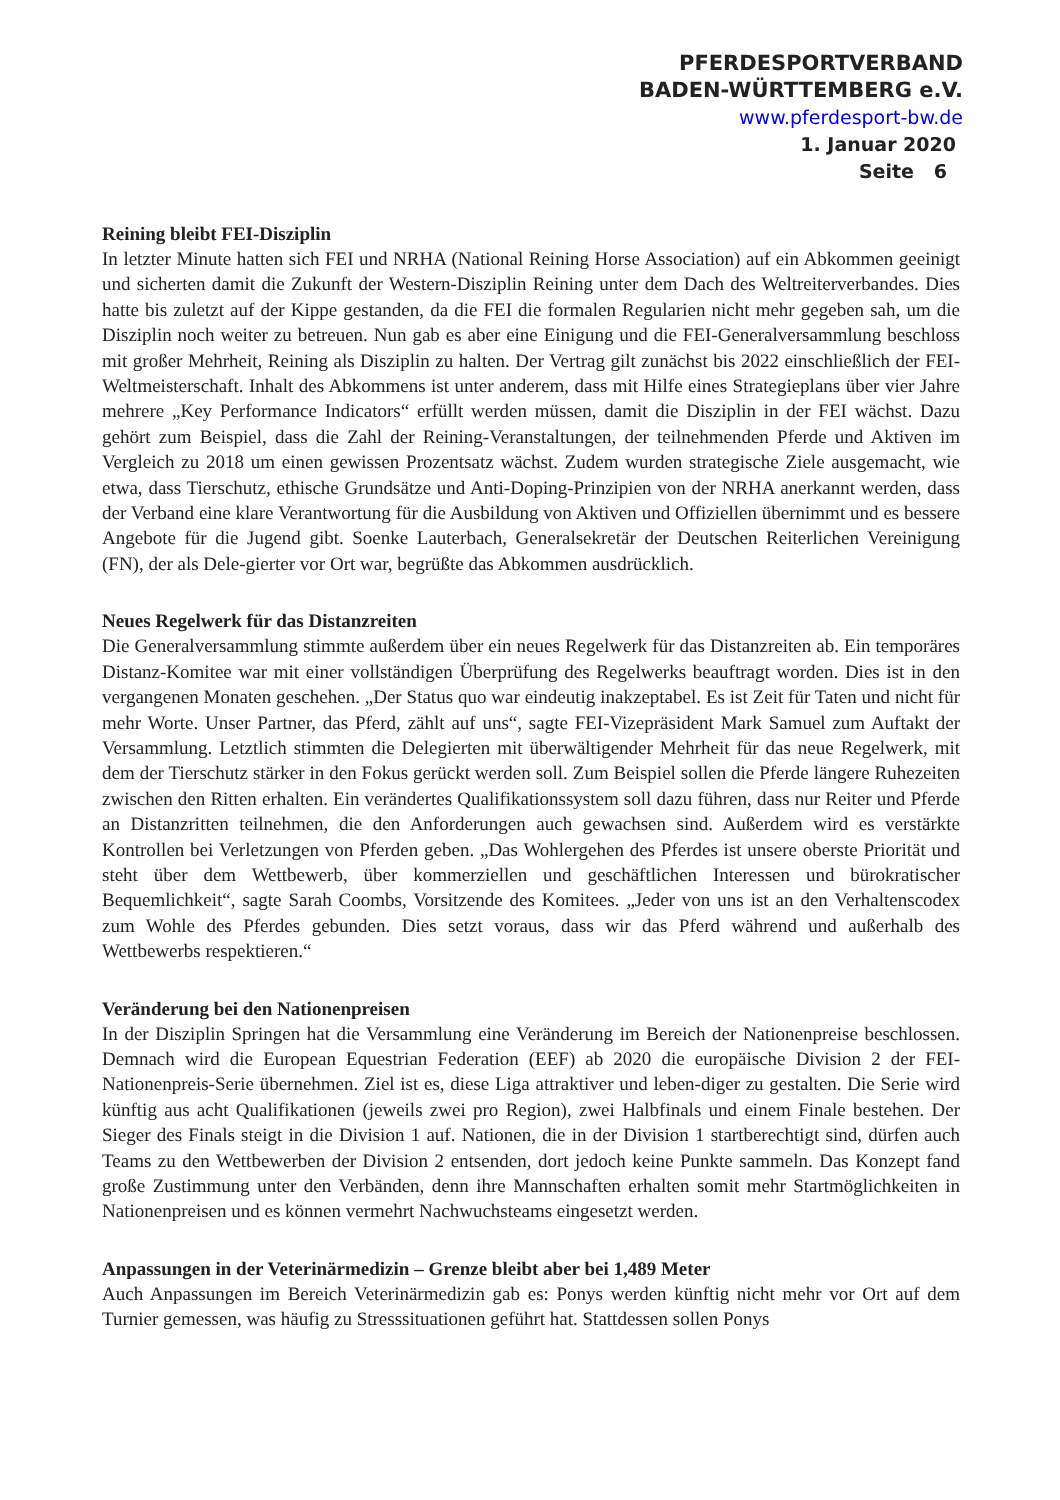PFERDESPORTVERBAND
BADEN-WÜRTTEMBERG e.V.
www.pferdesport-bw.de
1. Januar 2020
Seite 6
Reining bleibt FEI-Disziplin
In letzter Minute hatten sich FEI und NRHA (National Reining Horse Association) auf ein Abkommen geeinigt und sicherten damit die Zukunft der Western-Disziplin Reining unter dem Dach des Weltreiterverbandes. Dies hatte bis zuletzt auf der Kippe gestanden, da die FEI die formalen Regularien nicht mehr gegeben sah, um die Disziplin noch weiter zu betreuen. Nun gab es aber eine Einigung und die FEI-Generalversammlung beschloss mit großer Mehrheit, Reining als Disziplin zu halten. Der Vertrag gilt zunächst bis 2022 einschließlich der FEI-Weltmeisterschaft. Inhalt des Abkommens ist unter anderem, dass mit Hilfe eines Strategieplans über vier Jahre mehrere „Key Performance Indicators“ erfüllt werden müssen, damit die Disziplin in der FEI wächst. Dazu gehört zum Beispiel, dass die Zahl der Reining-Veranstaltungen, der teilnehmenden Pferde und Aktiven im Vergleich zu 2018 um einen gewissen Prozentsatz wächst. Zudem wurden strategische Ziele ausgemacht, wie etwa, dass Tierschutz, ethische Grundsätze und Anti-Doping-Prinzipien von der NRHA anerkannt werden, dass der Verband eine klare Verantwortung für die Ausbildung von Aktiven und Offiziellen übernimmt und es bessere Angebote für die Jugend gibt. Soenke Lauterbach, Generalsekretär der Deutschen Reiterlichen Vereinigung (FN), der als Dele-gierter vor Ort war, begrüßte das Abkommen ausdrücklich.
Neues Regelwerk für das Distanzreiten
Die Generalversammlung stimmte außerdem über ein neues Regelwerk für das Distanzreiten ab. Ein temporäres Distanz-Komitee war mit einer vollständigen Überprüfung des Regelwerks beauftragt worden. Dies ist in den vergangenen Monaten geschehen. „Der Status quo war eindeutig inakzeptabel. Es ist Zeit für Taten und nicht für mehr Worte. Unser Partner, das Pferd, zählt auf uns“, sagte FEI-Vizepräsident Mark Samuel zum Auftakt der Versammlung. Letztlich stimmten die Delegierten mit überwältigender Mehrheit für das neue Regelwerk, mit dem der Tierschutz stärker in den Fokus gerückt werden soll. Zum Beispiel sollen die Pferde längere Ruhezeiten zwischen den Ritten erhalten. Ein verändertes Qualifikationssystem soll dazu führen, dass nur Reiter und Pferde an Distanzritten teilnehmen, die den Anforderungen auch gewachsen sind. Außerdem wird es verstärkte Kontrollen bei Verletzungen von Pferden geben. „Das Wohlergehen des Pferdes ist unsere oberste Priorität und steht über dem Wettbewerb, über kommerziellen und geschäftlichen Interessen und bürokratischer Bequemlichkeit“, sagte Sarah Coombs, Vorsitzende des Komitees. „Jeder von uns ist an den Verhaltenscodex zum Wohle des Pferdes gebunden. Dies setzt voraus, dass wir das Pferd während und außerhalb des Wettbewerbs respektieren.“
Veränderung bei den Nationenpreisen
In der Disziplin Springen hat die Versammlung eine Veränderung im Bereich der Nationenpreise beschlossen. Demnach wird die European Equestrian Federation (EEF) ab 2020 die europäische Division 2 der FEI-Nationenpreis-Serie übernehmen. Ziel ist es, diese Liga attraktiver und leben-diger zu gestalten. Die Serie wird künftig aus acht Qualifikationen (jeweils zwei pro Region), zwei Halbfinals und einem Finale bestehen. Der Sieger des Finals steigt in die Division 1 auf. Nationen, die in der Division 1 startberechtigt sind, dürfen auch Teams zu den Wettbewerben der Division 2 entsenden, dort jedoch keine Punkte sammeln. Das Konzept fand große Zustimmung unter den Verbänden, denn ihre Mannschaften erhalten somit mehr Startmöglichkeiten in Nationenpreisen und es können vermehrt Nachwuchsteams eingesetzt werden.
Anpassungen in der Veterinärmedizin – Grenze bleibt aber bei 1,489 Meter
Auch Anpassungen im Bereich Veterinärmedizin gab es: Ponys werden künftig nicht mehr vor Ort auf dem Turnier gemessen, was häufig zu Stresssituationen geführt hat. Stattdessen sollen Ponys